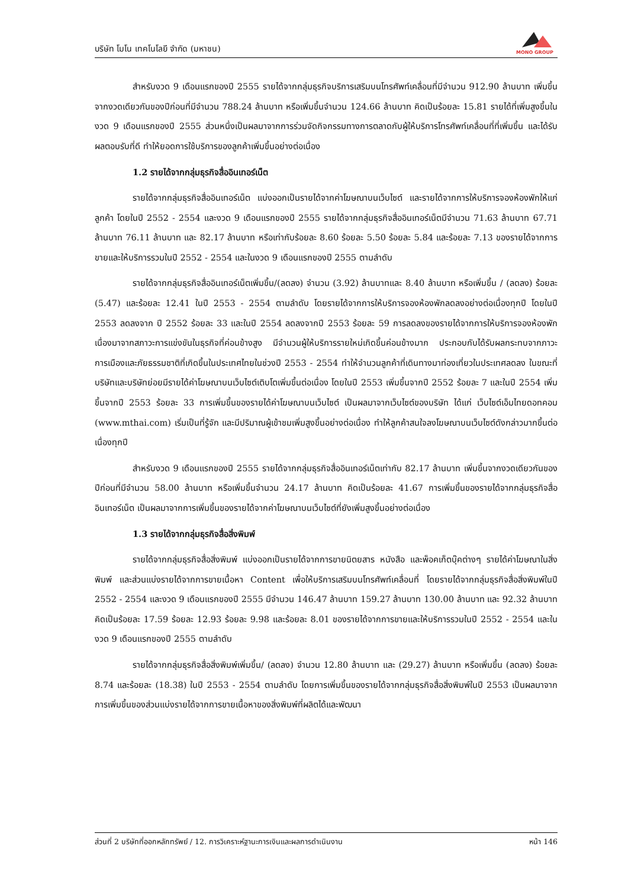บริษัท โมโน เทคโนโลยี จำกัด (มหาชน)
MONO GROUP
สำหรับงวด 9 เดือนแรกของปี 2555 รายได้จากกลุ่มธุรกิจบริการเสริมบนโทรศัพท์เคลื่อนที่มีจำนวน 912.90 ล้านบาท เพิ่มขึ้นจากงวดเดียวกันของปีก่อนที่มีจำนวน 788.24 ล้านบาท หรือเพิ่มขึ้นจำนวน 124.66 ล้านบาท คิดเป็นร้อยละ 15.81 รายได้ที่เพิ่มสูงขึ้นในงวด 9 เดือนแรกของปี 2555 ส่วนหนึ่งเป็นผลมาจากการร่วมจัดกิจกรรมทางการตลาดกับผู้ให้บริการโทรศัพท์เคลื่อนที่ที่เพิ่มขึ้น และได้รับผลตอบรับที่ดี ทำให้ยอดการใช้บริการของลูกค้าเพิ่มขึ้นอย่างต่อเนื่อง
1.2 รายได้จากกลุ่มธุรกิจสื่ออินเทอร์เน็ต
รายได้จากกลุ่มธุรกิจสื่ออินเทอร์เน็ต แบ่งออกเป็นรายได้จากค่าโฆษณาบนเว็บไซต์ และรายได้จากการให้บริการจองห้องพักให้แก่ลูกค้า โดยในปี 2552 - 2554 และงวด 9 เดือนแรกของปี 2555 รายได้จากกลุ่มธุรกิจสื่ออินเทอร์เน็ตมีจำนวน 71.63 ล้านบาท 67.71 ล้านบาท 76.11 ล้านบาท และ 82.17 ล้านบาท หรือเท่ากับร้อยละ 8.60 ร้อยละ 5.50 ร้อยละ 5.84 และร้อยละ 7.13 ของรายได้จากการขายและให้บริการรวมในปี 2552 - 2554 และในงวด 9 เดือนแรกของปี 2555 ตามลำดับ
รายได้จากกลุ่มธุรกิจสื่ออินเทอร์เน็ตเพิ่มขึ้น/(ลดลง) จำนวน (3.92) ล้านบาทและ 8.40 ล้านบาท หรือเพิ่มขึ้น / (ลดลง) ร้อยละ (5.47) และร้อยละ 12.41 ในปี 2553 - 2554 ตามลำดับ โดยรายได้จากการให้บริการจองห้องพักลดลงอย่างต่อเนื่องทุกปี โดยในปี 2553 ลดลงจาก ปี 2552 ร้อยละ 33 และในปี 2554 ลดลงจากปี 2553 ร้อยละ 59 การลดลงของรายได้จากการให้บริการจองห้องพัก เนื่องมาจากสภาวะการแข่งขันในธุรกิจที่ค่อนข้างสูง มีจำนวนผู้ให้บริการรายใหม่เกิดขึ้นค่อนข้างมาก ประกอบกับได้รับผลกระทบจากภาวะการเมืองและภัยธรรมชาติที่เกิดขึ้นในประเทศไทยในช่วงปี 2553 - 2554 ทำให้จำนวนลูกค้าที่เดินทางมาท่องเที่ยวในประเทศลดลง ในขณะที่บริษัทและบริษัทย่อยมีรายได้ค่าโฆษณาบนเว็บไซต์เติบโตเพิ่มขึ้นต่อเนื่อง โดยในปี 2553 เพิ่มขึ้นจากปี 2552 ร้อยละ 7 และในปี 2554 เพิ่มขึ้นจากปี 2553 ร้อยละ 33 การเพิ่มขึ้นของรายได้ค่าโฆษณาบนเว็บไซต์ เป็นผลมาจากเว็บไซต์ของบริษัท ได้แก่ เว็บไซต์เอ็มไทยดอทคอม (www.mthai.com) เริ่มเป็นที่รู้จัก และมีปริมาณผู้เข้าชมเพิ่มสูงขึ้นอย่างต่อเนื่อง ทำให้ลูกค้าสนใจลงโฆษณาบนเว็บไซต์ดังกล่าวมากขึ้นต่อเนื่องทุกปี
สำหรับงวด 9 เดือนแรกของปี 2555 รายได้จากกลุ่มธุรกิจสื่ออินเทอร์เน็ตเท่ากับ 82.17 ล้านบาท เพิ่มขึ้นจากงวดเดียวกันของปีก่อนที่มีจำนวน 58.00 ล้านบาท หรือเพิ่มขึ้นจำนวน 24.17 ล้านบาท คิดเป็นร้อยละ 41.67 การเพิ่มขึ้นของรายได้จากกลุ่มธุรกิจสื่ออินเทอร์เน็ต เป็นผลมาจากการเพิ่มขึ้นของรายได้จากค่าโฆษณาบนเว็บไซต์ที่ยังเพิ่มสูงขึ้นอย่างต่อเนื่อง
1.3 รายได้จากกลุ่มธุรกิจสื่อสิ่งพิมพ์
รายได้จากกลุ่มธุรกิจสื่อสิ่งพิมพ์ แบ่งออกเป็นรายได้จากการขายนิตยสาร หนังสือ และพ็อคเก็ตบุ๊คต่างๆ รายได้ค่าโฆษณาในสิ่งพิมพ์ และส่วนแบ่งรายได้จากการขายเนื้อหา Content เพื่อให้บริการเสริมบนโทรศัพท์เคลื่อนที่ โดยรายได้จากกลุ่มธุรกิจสื่อสิ่งพิมพ์ในปี 2552 - 2554 และงวด 9 เดือนแรกของปี 2555 มีจำนวน 146.47 ล้านบาท 159.27 ล้านบาท 130.00 ล้านบาท และ 92.32 ล้านบาท คิดเป็นร้อยละ 17.59 ร้อยละ 12.93 ร้อยละ 9.98 และร้อยละ 8.01 ของรายได้จากการขายและให้บริการรวมในปี 2552 - 2554 และในงวด 9 เดือนแรกของปี 2555 ตามลำดับ
รายได้จากกลุ่มธุรกิจสื่อสิ่งพิมพ์เพิ่มขึ้น/ (ลดลง) จำนวน 12.80 ล้านบาท และ (29.27) ล้านบาท หรือเพิ่มขึ้น (ลดลง) ร้อยละ 8.74 และร้อยละ (18.38) ในปี 2553 - 2554 ตามลำดับ โดยการเพิ่มขึ้นของรายได้จากกลุ่มธุรกิจสื่อสิ่งพิมพ์ในปี 2553 เป็นผลมาจากการเพิ่มขึ้นของส่วนแบ่งรายได้จากการขายเนื้อหาของสิ่งพิมพ์ที่ผลิตได้และพัฒนา
ส่วนที่ 2 บริษัทที่ออกหลักทรัพย์ / 12. การวิเคราะห์ฐานะการเงินและผลการดำเนินงาน หน้า 146